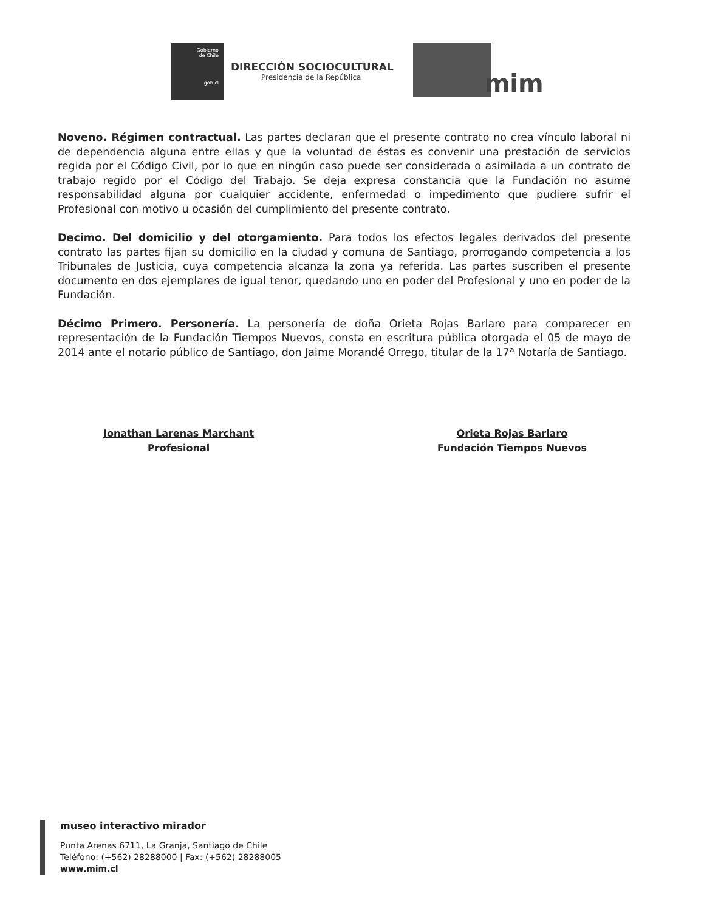Gobierno
de Chile
gob.cl
DIRECCIÓN SOCIOCULTURAL
Presidencia de la República
mim
Noveno. Régimen contractual. Las partes declaran que el presente contrato no crea vínculo laboral ni de dependencia alguna entre ellas y que la voluntad de éstas es convenir una prestación de servicios regida por el Código Civil, por lo que en ningún caso puede ser considerada o asimilada a un contrato de trabajo regido por el Código del Trabajo. Se deja expresa constancia que la Fundación no asume responsabilidad alguna por cualquier accidente, enfermedad o impedimento que pudiere sufrir el Profesional con motivo u ocasión del cumplimiento del presente contrato.
Decimo. Del domicilio y del otorgamiento. Para todos los efectos legales derivados del presente contrato las partes fijan su domicilio en la ciudad y comuna de Santiago, prorrogando competencia a los Tribunales de Justicia, cuya competencia alcanza la zona ya referida. Las partes suscriben el presente documento en dos ejemplares de igual tenor, quedando uno en poder del Profesional y uno en poder de la Fundación.
Décimo Primero. Personería. La personería de doña Orieta Rojas Barlaro para comparecer en representación de la Fundación Tiempos Nuevos, consta en escritura pública otorgada el 05 de mayo de 2014 ante el notario público de Santiago, don Jaime Morandé Orrego, titular de la 17ª Notaría de Santiago.
Jonathan Larenas Marchant
Profesional
Orieta Rojas Barlaro
Fundación Tiempos Nuevos
museo interactivo mirador
Punta Arenas 6711, La Granja, Santiago de Chile
Teléfono: (+562) 28288000 | Fax: (+562) 28288005
www.mim.cl